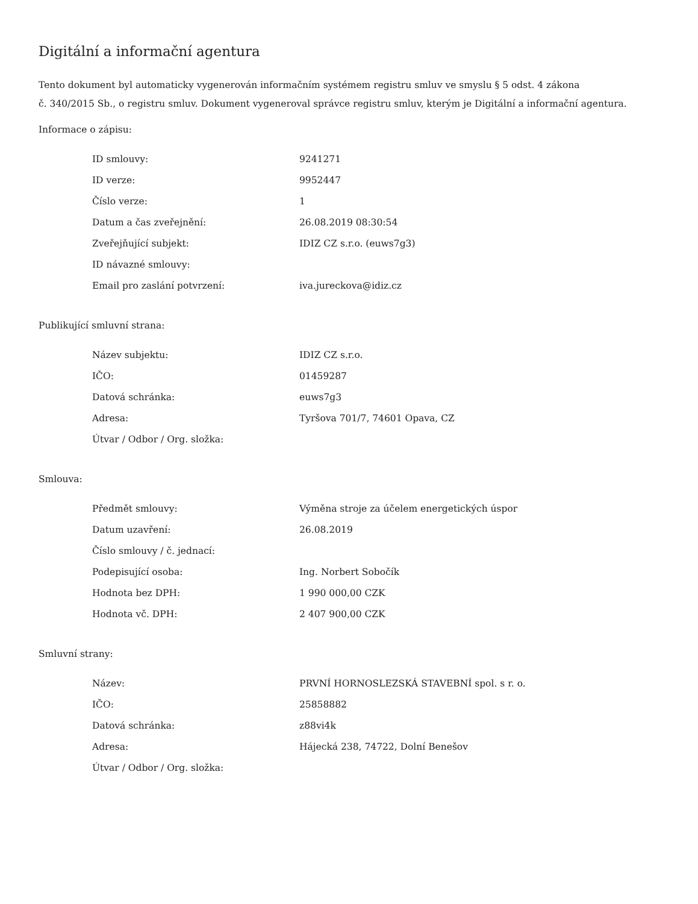Digitální a informační agentura
Tento dokument byl automaticky vygenerován informačním systémem registru smluv ve smyslu § 5 odst. 4 zákona
č. 340/2015 Sb., o registru smluv. Dokument vygeneroval správce registru smluv, kterým je Digitální a informační agentura.
Informace o zápisu:
| ID smlouvy: | 9241271 |
| ID verze: | 9952447 |
| Číslo verze: | 1 |
| Datum a čas zveřejnění: | 26.08.2019 08:30:54 |
| Zveřejňující subjekt: | IDIZ CZ s.r.o. (euws7g3) |
| ID návazné smlouvy: | |
| Email pro zaslání potvrzení: | iva.jureckova@idiz.cz |
Publikující smluvní strana:
| Název subjektu: | IDIZ CZ s.r.o. |
| IČO: | 01459287 |
| Datová schránka: | euws7g3 |
| Adresa: | Tyršova 701/7, 74601 Opava, CZ |
| Útvar / Odbor / Org. složka: | |
Smlouva:
| Předmět smlouvy: | Výměna stroje za účelem energetických úspor |
| Datum uzavření: | 26.08.2019 |
| Číslo smlouvy / č. jednací: | |
| Podepisující osoba: | Ing. Norbert Sobočík |
| Hodnota bez DPH: | 1 990 000,00 CZK |
| Hodnota vč. DPH: | 2 407 900,00 CZK |
Smluvní strany:
| Název: | PRVNÍ HORNOSLEZSKÁ STAVEBNÍ spol. s r. o. |
| IČO: | 25858882 |
| Datová schránka: | z88vi4k |
| Adresa: | Hájecká 238, 74722, Dolní Benešov |
| Útvar / Odbor / Org. složka: | |